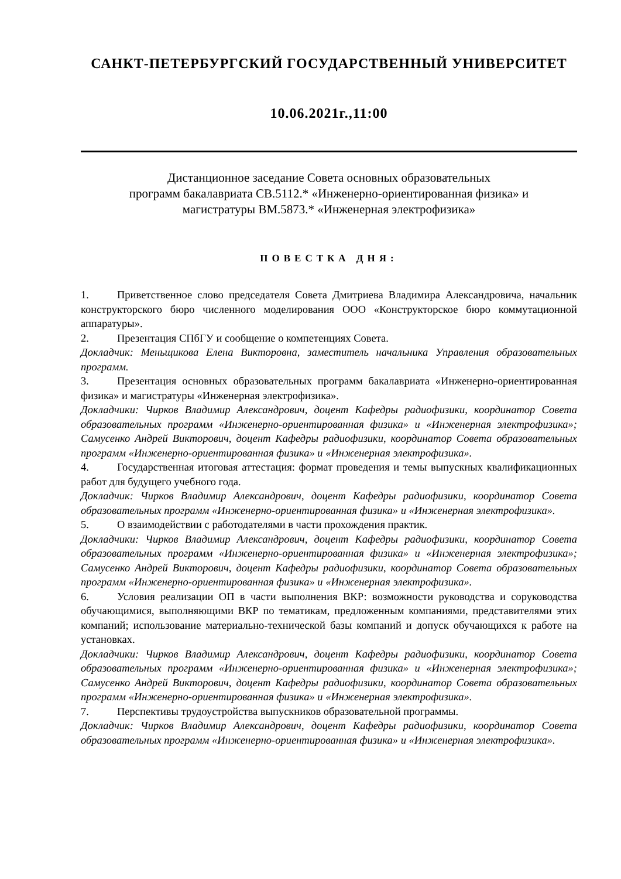САНКТ-ПЕТЕРБУРГСКИЙ ГОСУДАРСТВЕННЫЙ УНИВЕРСИТЕТ
10.06.2021г.,11:00
Дистанционное заседание Совета основных образовательных
программ бакалавриата СВ.5112.* «Инженерно-ориентированная физика» и
магистратуры ВМ.5873.* «Инженерная электрофизика»
ПОВЕСТКА ДНЯ:
1. Приветственное слово председателя Совета Дмитриева Владимира Александровича, начальник конструкторского бюро численного моделирования ООО «Конструкторское бюро коммутационной аппаратуры».
2. Презентация СПбГУ и сообщение о компетенциях Совета.
Докладчик: Меньщикова Елена Викторовна, заместитель начальника Управления образовательных программ.
3. Презентация основных образовательных программ бакалавриата «Инженерно-ориентированная физика» и магистратуры «Инженерная электрофизика».
Докладчики: Чирков Владимир Александрович, доцент Кафедры радиофизики, координатор Совета образовательных программ «Инженерно-ориентированная физика» и «Инженерная электрофизика»; Самусенко Андрей Викторович, доцент Кафедры радиофизики, координатор Совета образовательных программ «Инженерно-ориентированная физика» и «Инженерная электрофизика».
4. Государственная итоговая аттестация: формат проведения и темы выпускных квалификационных работ для будущего учебного года.
Докладчик: Чирков Владимир Александрович, доцент Кафедры радиофизики, координатор Совета образовательных программ «Инженерно-ориентированная физика» и «Инженерная электрофизика».
5. О взаимодействии с работодателями в части прохождения практик.
Докладчики: Чирков Владимир Александрович, доцент Кафедры радиофизики, координатор Совета образовательных программ «Инженерно-ориентированная физика» и «Инженерная электрофизика»; Самусенко Андрей Викторович, доцент Кафедры радиофизики, координатор Совета образовательных программ «Инженерно-ориентированная физика» и «Инженерная электрофизика».
6. Условия реализации ОП в части выполнения ВКР: возможности руководства и соруководства обучающимися, выполняющими ВКР по тематикам, предложенным компаниями, представителями этих компаний; использование материально-технической базы компаний и допуск обучающихся к работе на установках.
Докладчики: Чирков Владимир Александрович, доцент Кафедры радиофизики, координатор Совета образовательных программ «Инженерно-ориентированная физика» и «Инженерная электрофизика»; Самусенко Андрей Викторович, доцент Кафедры радиофизики, координатор Совета образовательных программ «Инженерно-ориентированная физика» и «Инженерная электрофизика».
7. Перспективы трудоустройства выпускников образовательной программы.
Докладчик: Чирков Владимир Александрович, доцент Кафедры радиофизики, координатор Совета образовательных программ «Инженерно-ориентированная физика» и «Инженерная электрофизика».